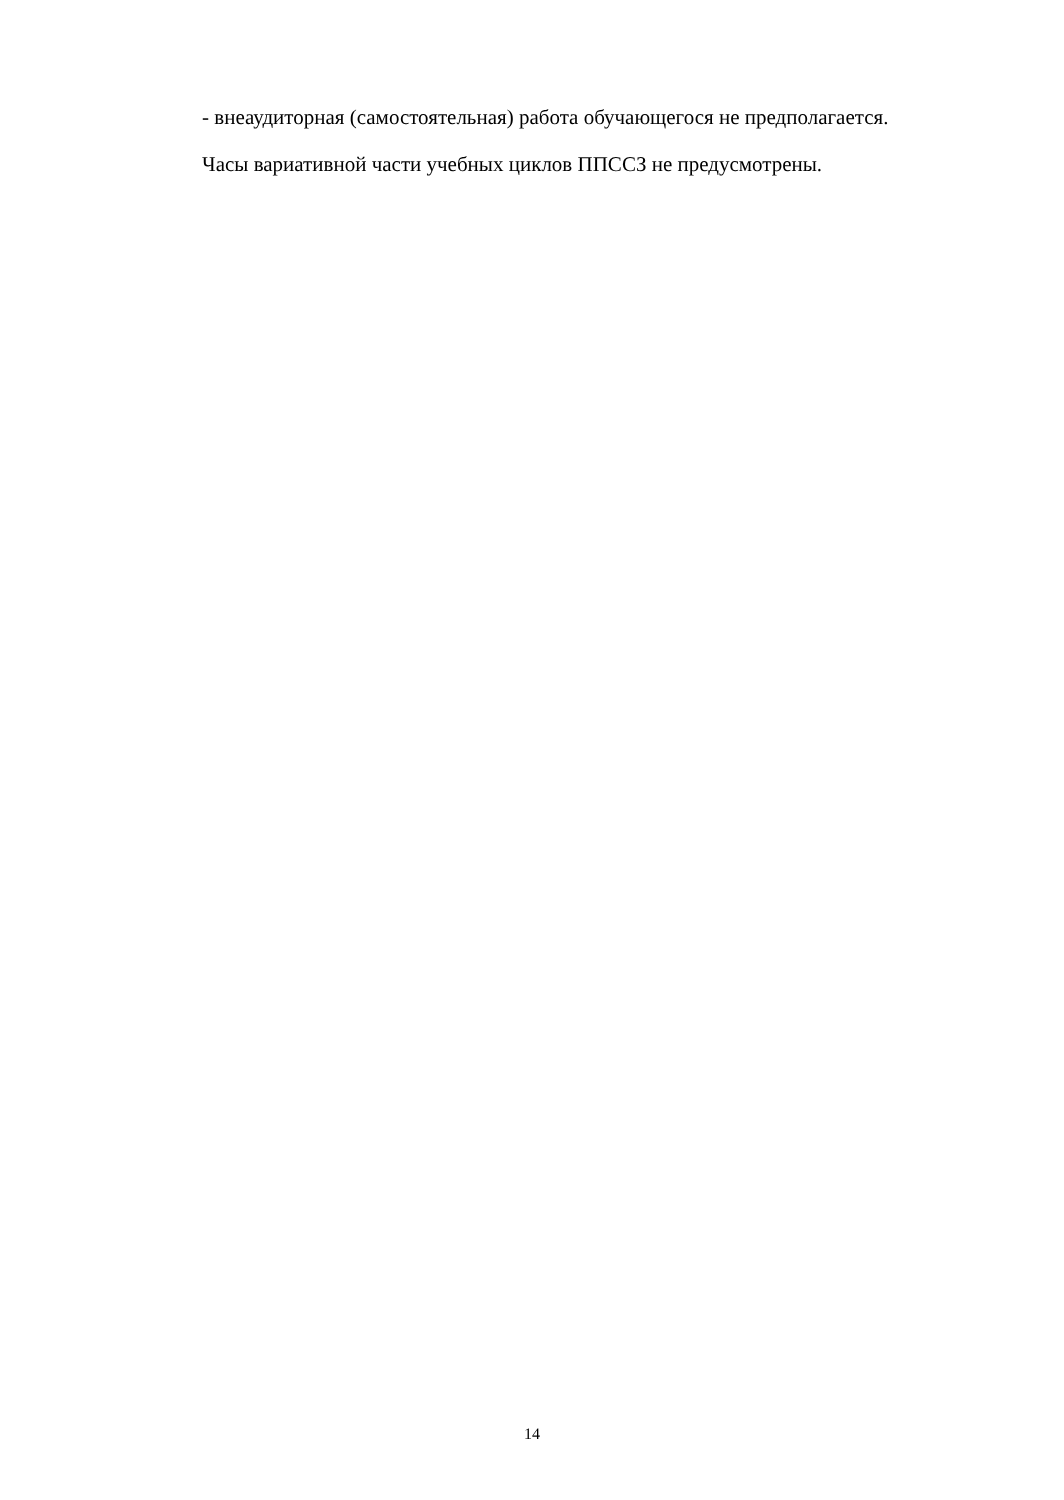- внеаудиторная (самостоятельная) работа обучающегося не предполагается.
Часы вариативной части учебных циклов ППССЗ не предусмотрены.
14